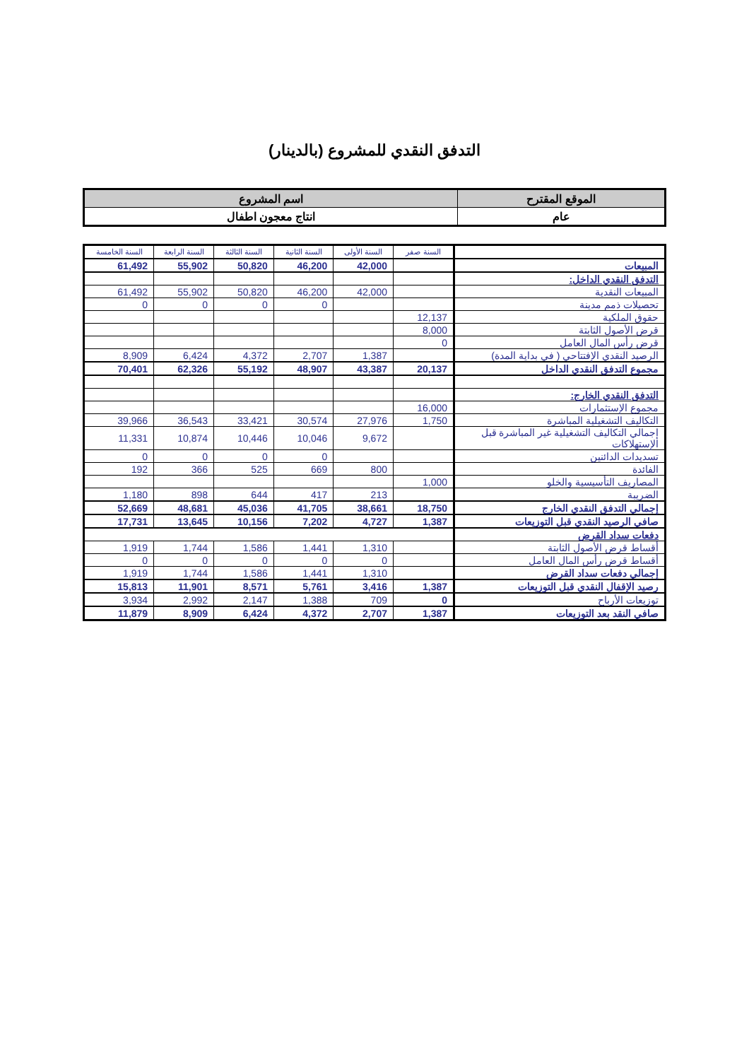التدفق النقدي للمشروع (بالدينار)
| الموقع المقترح | اسم المشروع |
| عام | انتاج معجون اطفال |
| | السنة صفر | السنة الأولى | السنة الثانية | السنة الثالثة | السنة الرابعة | السنة الخامسة |
| المبيعات | | 42,000 | 46,200 | 50,820 | 55,902 | 61,492 |
| التدفق النقدي الداخل: | | | | | | |
| المبيعات النقدية | | 42,000 | 46,200 | 50,820 | 55,902 | 61,492 |
| تحصيلات ذمم مدينة | | | 0 | 0 | 0 | 0 |
| حقوق الملكية | 12,137 | | | | | |
| قرض الأصول الثابتة | 8,000 | | | | | |
| قرض رأس المال العامل | 0 | | | | | |
| الرصيد النقدي الإفتتاحي ( في بداية المدة) | | 1,387 | 2,707 | 4,372 | 6,424 | 8,909 |
| مجموع التدفق النقدي الداخل | 20,137 | 43,387 | 48,907 | 55,192 | 62,326 | 70,401 |
| التدفق النقدي الخارج: | | | | | | |
| مجموع الإستثمارات | 16,000 | | | | | |
| التكاليف التشغيلية المباشرة | 1,750 | 27,976 | 30,574 | 33,421 | 36,543 | 39,966 |
| إجمالي التكاليف التشغيلية غير المباشرة قبل الإستهلاكات | | 9,672 | 10,046 | 10,446 | 10,874 | 11,331 |
| تسديدات الدائنين | | | 0 | 0 | 0 | 0 |
| الفائدة | | 800 | 669 | 525 | 366 | 192 |
| المصاريف التأسيسية والخلو | 1,000 | | | | | |
| الضريبة | | 213 | 417 | 644 | 898 | 1,180 |
| إجمالي التدفق النقدي الخارج | 18,750 | 38,661 | 41,705 | 45,036 | 48,681 | 52,669 |
| صافي الرصيد النقدي قبل التوزيعات | 1,387 | 4,727 | 7,202 | 10,156 | 13,645 | 17,731 |
| دفعات سداد القرض | | | | | | |
| أقساط قرض الأصول الثابتة | | 1,310 | 1,441 | 1,586 | 1,744 | 1,919 |
| أقساط قرض رأس المال العامل | | 0 | 0 | 0 | 0 | 0 |
| إجمالي دفعات سداد القرض | | 1,310 | 1,441 | 1,586 | 1,744 | 1,919 |
| رصيد الإقفال النقدي قبل التوزيعات | 1,387 | 3,416 | 5,761 | 8,571 | 11,901 | 15,813 |
| توزيعات الأرباح | 0 | 709 | 1,388 | 2,147 | 2,992 | 3,934 |
| صافي النقد بعد التوزيعات | 1,387 | 2,707 | 4,372 | 6,424 | 8,909 | 11,879 |